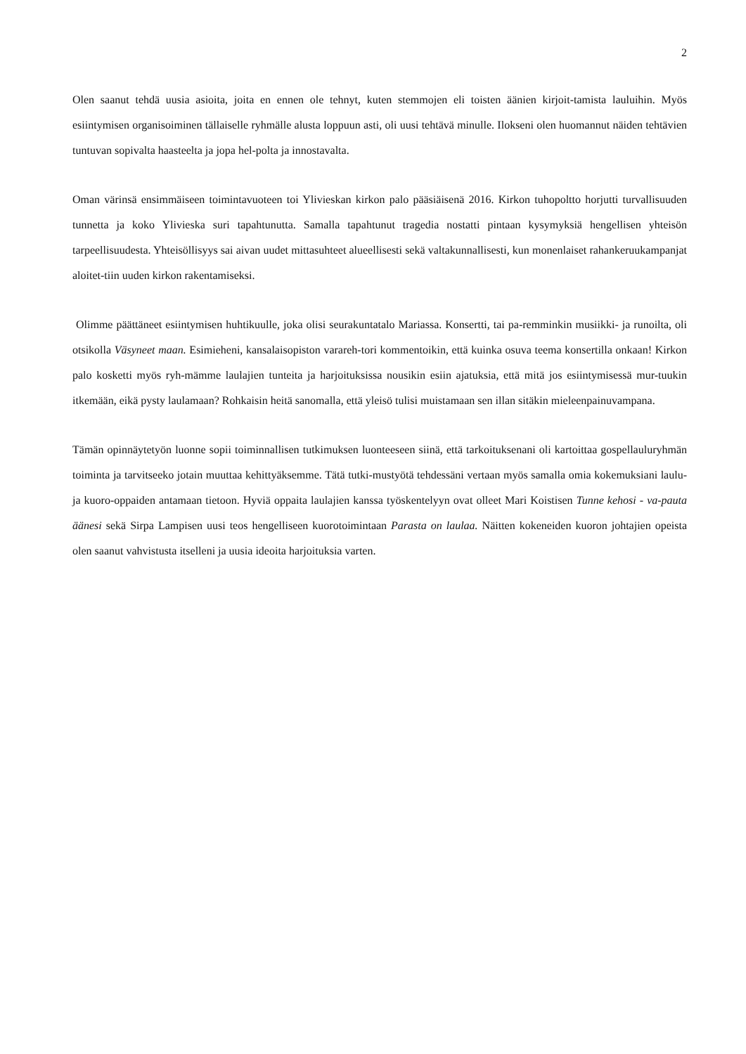2
Olen saanut tehdä uusia asioita, joita en ennen ole tehnyt, kuten stemmojen eli toisten äänien kirjoit-tamista lauluihin. Myös esiintymisen organisoiminen tällaiselle ryhmälle alusta loppuun asti, oli uusi tehtävä minulle. Ilokseni olen huomannut näiden tehtävien tuntuvan sopivalta haasteelta ja jopa hel-polta ja innostavalta.
Oman värinsä ensimmäiseen toimintavuoteen toi Ylivieskan kirkon palo pääsiäisenä 2016. Kirkon tuhopoltto horjutti turvallisuuden tunnetta ja koko Ylivieska suri tapahtunutta. Samalla tapahtunut tragedia nostatti pintaan kysymyksiä hengellisen yhteisön tarpeellisuudesta. Yhteisöllisyys sai aivan uudet mittasuhteet alueellisesti sekä valtakunnallisesti, kun monenlaiset rahankeruukampanjat aloitet-tiin uuden kirkon rakentamiseksi.
Olimme päättäneet esiintymisen huhtikuulle, joka olisi seurakuntatalo Mariassa. Konsertti, tai pa-remminkin musiikki- ja runoilta, oli otsikolla Väsyneet maan. Esimieheni, kansalaisopiston varareh-tori kommentoikin, että kuinka osuva teema konsertilla onkaan! Kirkon palo kosketti myös ryh-mämme laulajien tunteita ja harjoituksissa nousikin esiin ajatuksia, että mitä jos esiintymisessä mur-tuukin itkemään, eikä pysty laulamaan? Rohkaisin heitä sanomalla, että yleisö tulisi muistamaan sen illan sitäkin mieleenpainuvampana.
Tämän opinnäytetyön luonne sopii toiminnallisen tutkimuksen luonteeseen siinä, että tarkoituksenani oli kartoittaa gospellauluryhmän toiminta ja tarvitseeko jotain muuttaa kehittyäksemme. Tätä tutki-mustyötä tehdessäni vertaan myös samalla omia kokemuksiani laulu- ja kuoro-oppaiden antamaan tietoon. Hyviä oppaita laulajien kanssa työskentelyyn ovat olleet Mari Koistisen Tunne kehosi - va-pauta äänesi sekä Sirpa Lampisen uusi teos hengelliseen kuorotoimintaan Parasta on laulaa. Näitten kokeneiden kuoron johtajien opeista olen saanut vahvistusta itselleni ja uusia ideoita harjoituksia varten.